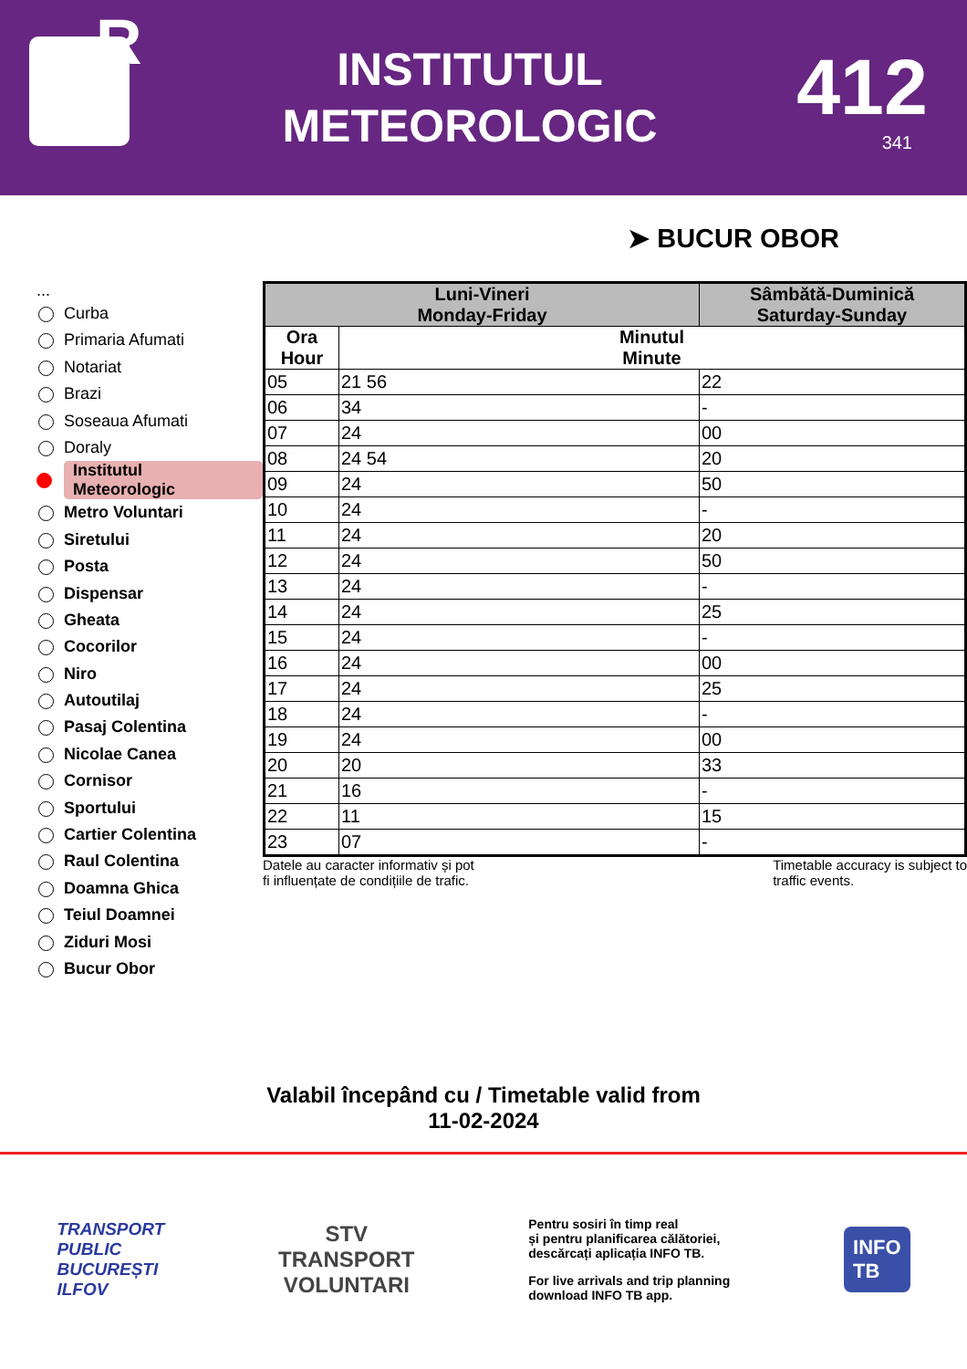R
INSTITUTUL
METEOROLOGIC
412
341
➤ BUCUR OBOR
...
Curba
Primaria Afumati
Notariat
Brazi
Soseaua Afumati
Doraly
Institutul
Meteorologic
Metro Voluntari
Siretului
Posta
Dispensar
Gheata
Cocorilor
Niro
Autoutilaj
Pasaj Colentina
Nicolae Canea
Cornisor
Sportului
Cartier Colentina
Raul Colentina
Doamna Ghica
Teiul Doamnei
Ziduri Mosi
Bucur Obor
| Luni-Vineri Monday-Friday | | Sâmbătă-Duminică Saturday-Sunday |
| --- | --- | --- |
| Ora Hour | Minutul Minute | |
| 05 | 21 56 | 22 |
| 06 | 34 | - |
| 07 | 24 | 00 |
| 08 | 24 54 | 20 |
| 09 | 24 | 50 |
| 10 | 24 | - |
| 11 | 24 | 20 |
| 12 | 24 | 50 |
| 13 | 24 | - |
| 14 | 24 | 25 |
| 15 | 24 | - |
| 16 | 24 | 00 |
| 17 | 24 | 25 |
| 18 | 24 | - |
| 19 | 24 | 00 |
| 20 | 20 | 33 |
| 21 | 16 | - |
| 22 | 11 | 15 |
| 23 | 07 | - |
Datele au caracter informativ și pot
fi influențate de condițiile de trafic. Timetable accuracy is subject to
traffic events.
Valabil începând cu / Timetable valid from
11-02-2024
TRANSPORT
PUBLIC
BUCUREȘTI
ILFOV
STV
TRANSPORT
VOLUNTARI
Pentru sosiri în timp real
și pentru planificarea călătoriei,
descărcați aplicația INFO TB.
For live arrivals and trip planning
download INFO TB app.
INFO
TB